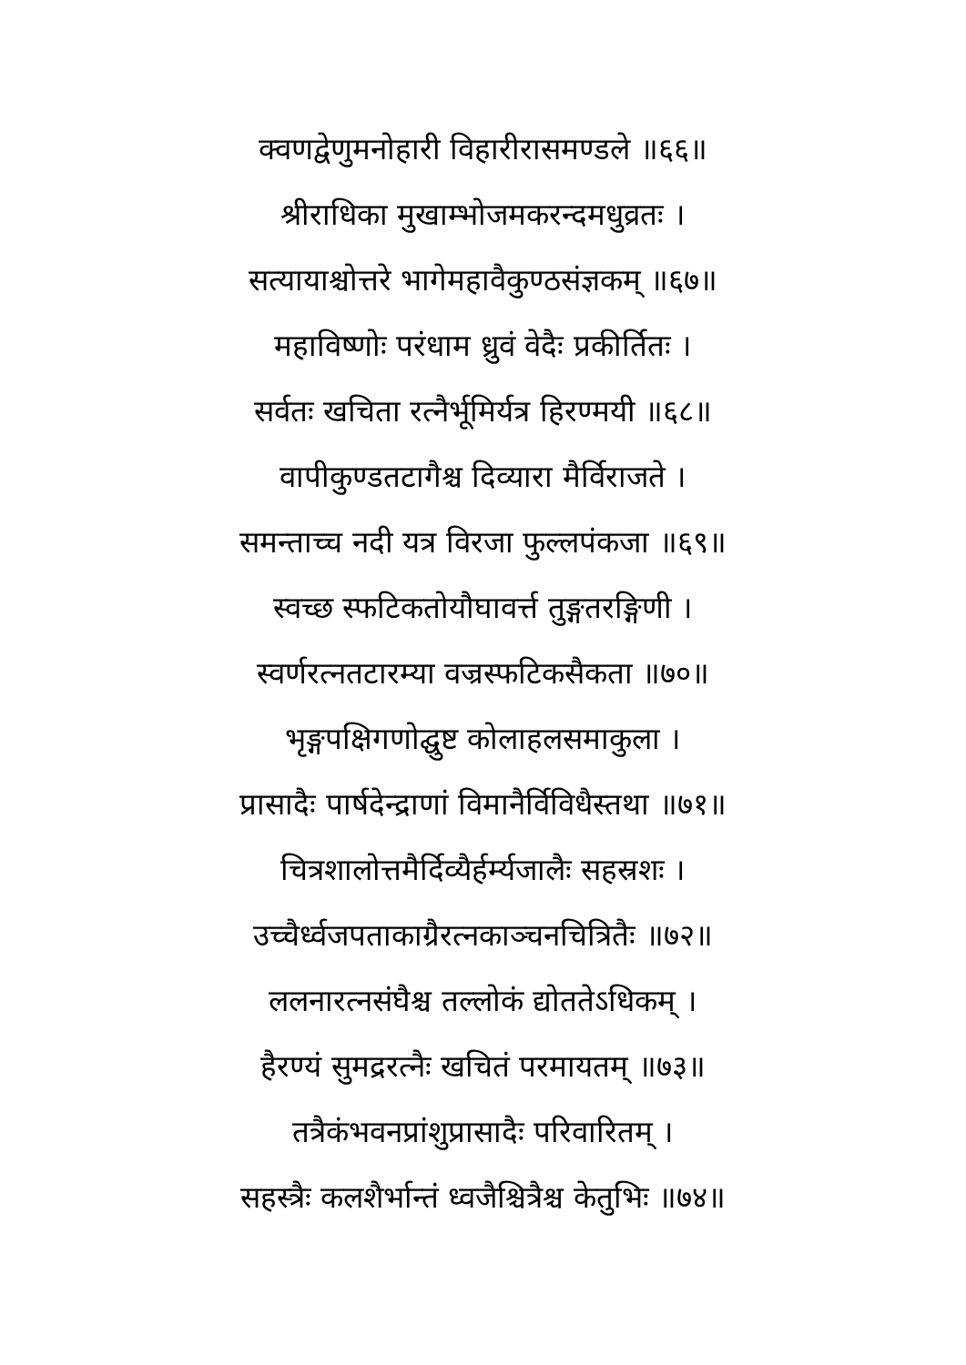क्वणद्वेणुमनोहारी विहारीरासमण्डले ॥६६॥
श्रीराधिका मुखाम्भोजमकरन्दमधुव्रतः ।
सत्यायाश्चोत्तरे भागेमहावैकुण्ठसंज्ञकम् ॥६७॥
महाविष्णोः परंधाम ध्रुवं वेदैः प्रकीर्तितः ।
सर्वतः खचिता रत्नैर्भूमिर्यत्र हिरण्मयी ॥६८॥
वापीकुण्डतटागैश्च दिव्यारा मैर्विराजते ।
समन्ताच्च नदी यत्र विरजा फुल्लपंकजा ॥६९॥
स्वच्छ स्फटिकतोयौघावर्त्त तुङ्गतरङ्गिणी ।
स्वर्णरत्नतटारम्या वज्रस्फटिकसैकता ॥७०॥
भृङ्गपक्षिगणोद्घुष्ट कोलाहलसमाकुला ।
प्रासादैः पार्षदेन्द्राणां विमानैर्विविधैस्तथा ॥७१॥
चित्रशालोत्तमैर्दिव्यैर्हर्म्यजालैः सहस्रशः ।
उच्चैर्ध्वजपताकाग्रैरत्नकाञ्चनचित्रितैः ॥७२॥
ललनारत्नसंघैश्च तल्लोकं द्योततेऽधिकम् ।
हैरण्यं सुमद्ररत्नैः खचितं परमायतम् ॥७३॥
तत्रैकंभवनप्रांशुप्रासादैः परिवारितम् ।
सहस्त्रैः कलशैर्भान्तं ध्वजैश्चित्रैश्च केतुभिः ॥७४॥